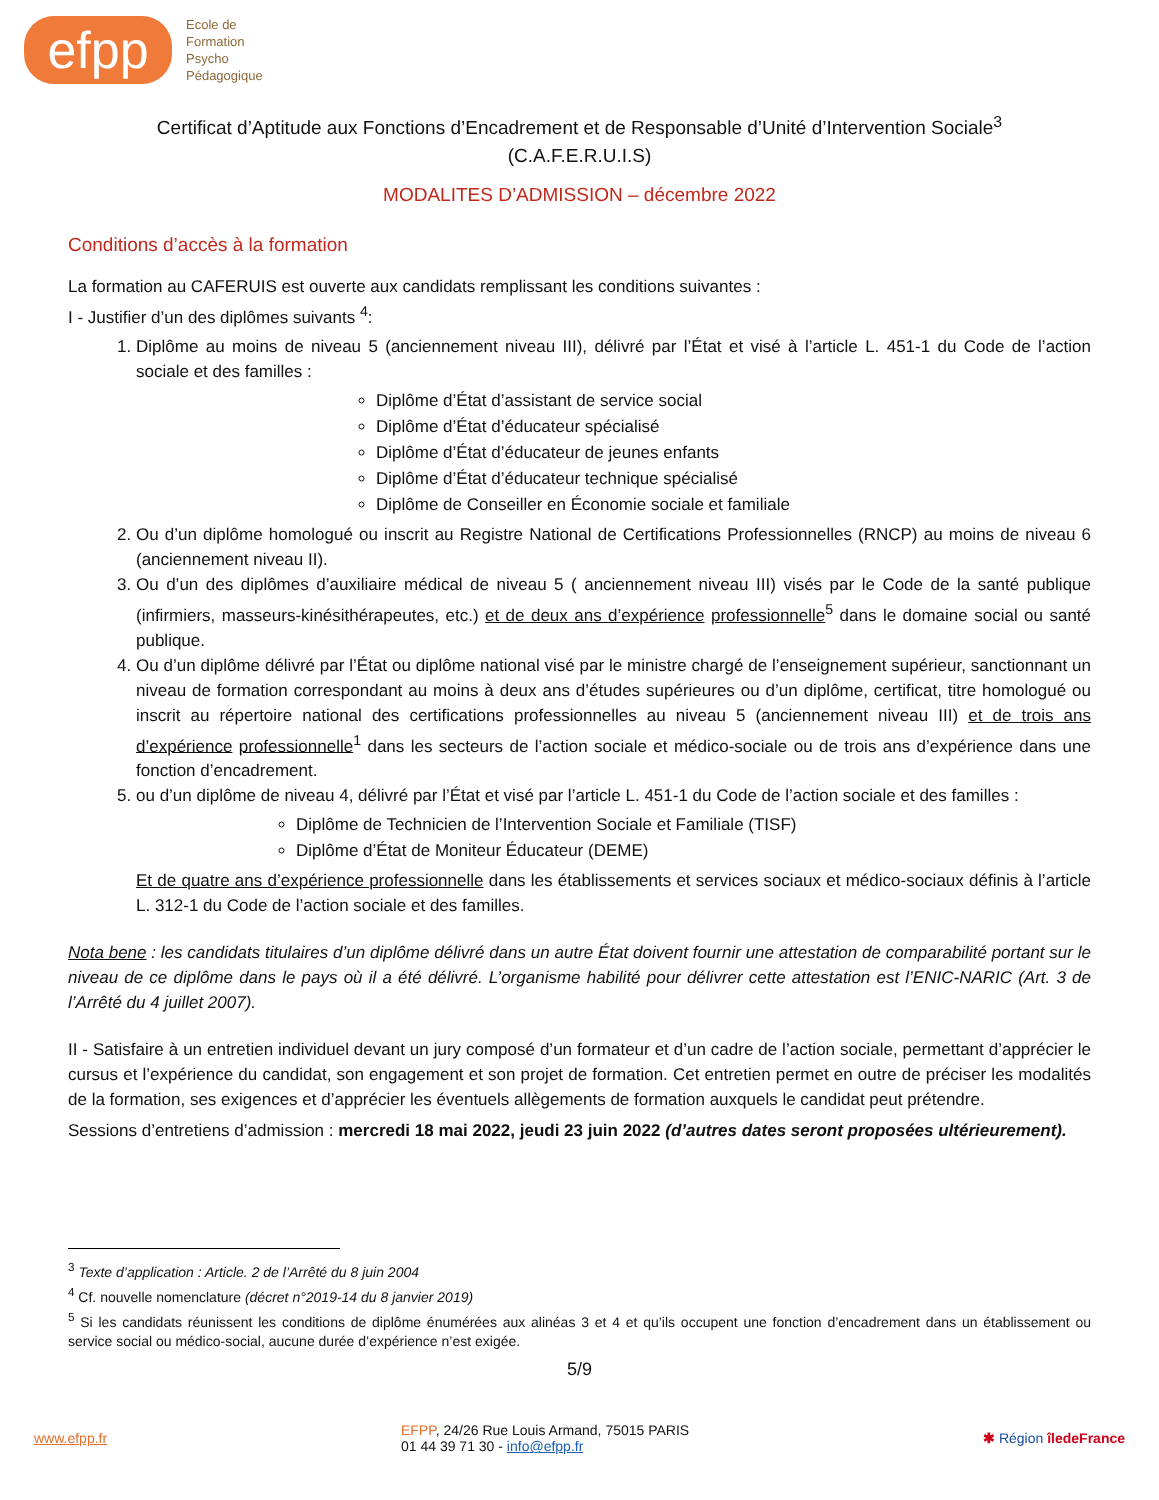efpp
Ecole de
Formation
Psycho
Pédagogique
Certificat d’Aptitude aux Fonctions d’Encadrement et de Responsable d’Unité d’Intervention Sociale<sup>3</sup>
(C.A.F.E.R.U.I.S)
MODALITES D’ADMISSION – décembre 2022
Conditions d’accès à la formation
La formation au CAFERUIS est ouverte aux candidats remplissant les conditions suivantes :
I - Justifier d’un des diplômes suivants <sup>4</sup>:
1. Diplôme au moins de niveau 5 (anciennement niveau III), délivré par l’État et visé à l’article L. 451-1 du Code de l’action sociale et des familles :
Diplôme d’État d’assistant de service social
Diplôme d’État d’éducateur spécialisé
Diplôme d’État d’éducateur de jeunes enfants
Diplôme d’État d’éducateur technique spécialisé
Diplôme de Conseiller en Économie sociale et familiale
2. Ou d’un diplôme homologué ou inscrit au Registre National de Certifications Professionnelles (RNCP) au moins de niveau 6 (anciennement niveau II).
3. Ou d’un des diplômes d’auxiliaire médical de niveau 5 ( anciennement niveau III) visés par le Code de la santé publique (infirmiers, masseurs-kinésithérapeutes, etc.) et de deux ans d’expérience professionnelle<sup>5</sup> dans le domaine social ou santé publique.
4. Ou d’un diplôme délivré par l’État ou diplôme national visé par le ministre chargé de l’enseignement supérieur, sanctionnant un niveau de formation correspondant au moins à deux ans d’études supérieures ou d’un diplôme, certificat, titre homologué ou inscrit au répertoire national des certifications professionnelles au niveau 5 (anciennement niveau III) et de trois ans d’expérience professionnelle<sup>1</sup> dans les secteurs de l’action sociale et médico-sociale ou de trois ans d’expérience dans une fonction d’encadrement.
5. ou d’un diplôme de niveau 4, délivré par l’État et visé par l’article L. 451-1 du Code de l’action sociale et des familles :
Diplôme de Technicien de l’Intervention Sociale et Familiale (TISF)
Diplôme d’État de Moniteur Éducateur (DEME)
Et de quatre ans d’expérience professionnelle dans les établissements et services sociaux et médico-sociaux définis à l’article L. 312-1 du Code de l’action sociale et des familles.
Nota bene : les candidats titulaires d’un diplôme délivré dans un autre État doivent fournir une attestation de comparabilité portant sur le niveau de ce diplôme dans le pays où il a été délivré. L’organisme habilité pour délivrer cette attestation est l’ENIC-NARIC (Art. 3 de l’Arrêté du 4 juillet 2007).
II - Satisfaire à un entretien individuel devant un jury composé d’un formateur et d’un cadre de l’action sociale, permettant d’apprécier le cursus et l’expérience du candidat, son engagement et son projet de formation. Cet entretien permet en outre de préciser les modalités de la formation, ses exigences et d’apprécier les éventuels allègements de formation auxquels le candidat peut prétendre.
Sessions d’entretiens d’admission : mercredi 18 mai 2022, jeudi 23 juin 2022 (d’autres dates seront proposées ultérieurement).
<sup>3</sup> Texte d’application : Article. 2 de l’Arrêté du 8 juin 2004
<sup>4</sup> Cf. nouvelle nomenclature (décret n°2019-14 du 8 janvier 2019)
<sup>5</sup> Si les candidats réunissent les conditions de diplôme énumérées aux alinéas 3 et 4 et qu’ils occupent une fonction d’encadrement dans un établissement ou service social ou médico-social, aucune durée d’expérience n’est exigée.
5/9
www.efpp.fr EFPP, 24/26 Rue Louis Armand, 75015 PARIS
01 44 39 71 30 - info@efpp.fr ✱ Région îledeFrance